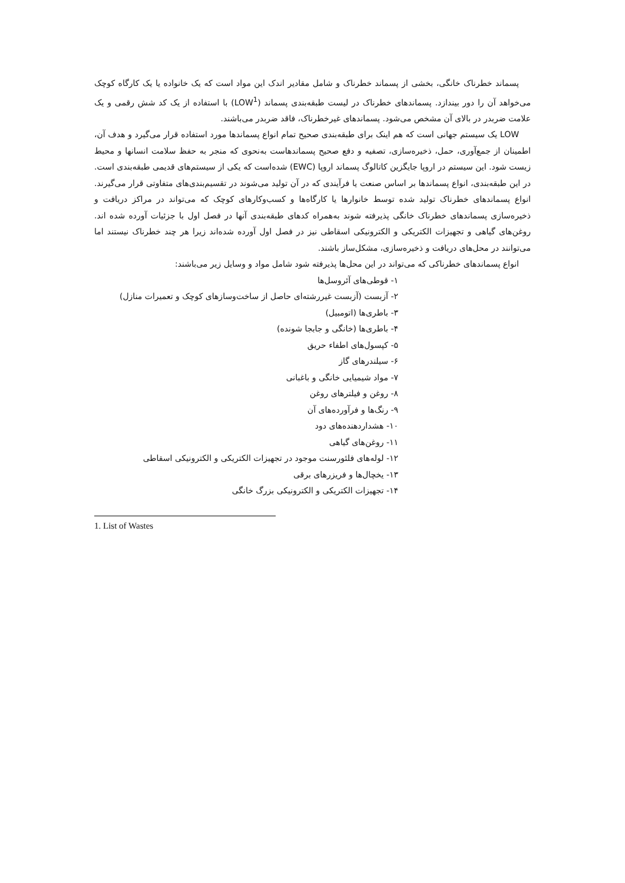پسماند خطرناک خانگی، بخشی از پسماند خطرناک و شامل مقادیر اندک این مواد است که یک خانواده یا یک کارگاه کوچک می‌خواهد آن را دور بیندازد. پسماندهای خطرناک در لیست طبقه‌بندی پسماند (LOW<sup>1</sup>) با استفاده از یک کد شش رقمی و یک علامت ضربدر در بالای آن مشخص می‌شود. پسماندهای غیرخطرناک، فاقد ضربدر می‌باشند.
LOW یک سیستم جهانی است که هم اینک برای طبقه‌بندی صحیح تمام انواع پسماندها مورد استفاده قرار می‌گیرد و هدف آن، اطمینان از جمع‌آوری، حمل، ذخیره‌سازی، تصفیه و دفع صحیح پسماندهاست به‌نحوی که منجر به حفظ سلامت انسانها و محیط زیست شود. این سیستم در اروپا جایگزین کاتالوگ پسماند اروپا (EWC) شده‌است که یکی از سیستم‌های قدیمی طبقه‌بندی است. در این طبقه‌بندی، انواع پسماندها بر اساس صنعت یا فرآیندی که در آن تولید می‌شوند در تقسیم‌بندی‌های متفاوتی قرار می‌گیرند. انواع پسماندهای خطرناک تولید شده توسط خانوارها یا کارگاه‌ها و کسب‌وکارهای کوچک که می‌تواند در مراکز دریافت و ذخیره‌سازی پسماندهای خطرناک خانگی پذیرفته شوند به‌همراه کدهای طبقه‌بندی آنها در فصل اول با جزئیات آورده شده اند. روغن‌های گیاهی و تجهیزات الکتریکی و الکترونیکی اسقاطی نیز در فصل اول آورده شده‌اند زیرا هر چند خطرناک نیستند اما می‌توانند در محل‌های دریافت و ذخیره‌سازی، مشکل‌ساز باشند.
انواع پسماندهای خطرناکی که می‌تواند در این محل‌ها پذیرفته شود شامل مواد و وسایل زیر می‌باشند:
۱- قوطی‌های آئروسل‌ها
۲- آزبست (آزبست غیررشته‌ای حاصل از ساخت‌وسازهای کوچک و تعمیرات منازل)
۳- باطری‌ها (اتومبیل)
۴- باطری‌ها (خانگی و جابجا شونده)
۵- کپسول‌های اطفاء حریق
۶- سیلندرهای گاز
۷- مواد شیمیایی خانگی و باغبانی
۸- روغن و فیلترهای روغن
۹- رنگ‌ها و فرآورده‌های آن
۱۰- هشداردهنده‌های دود
۱۱- روغن‌های گیاهی
۱۲- لوله‌های فلئورسنت موجود در تجهیزات الکتریکی و الکترونیکی اسقاطی
۱۳- یخچال‌ها و فریزرهای برقی
۱۴- تجهیزات الکتریکی و الکترونیکی بزرگ خانگی
1. List of Wastes